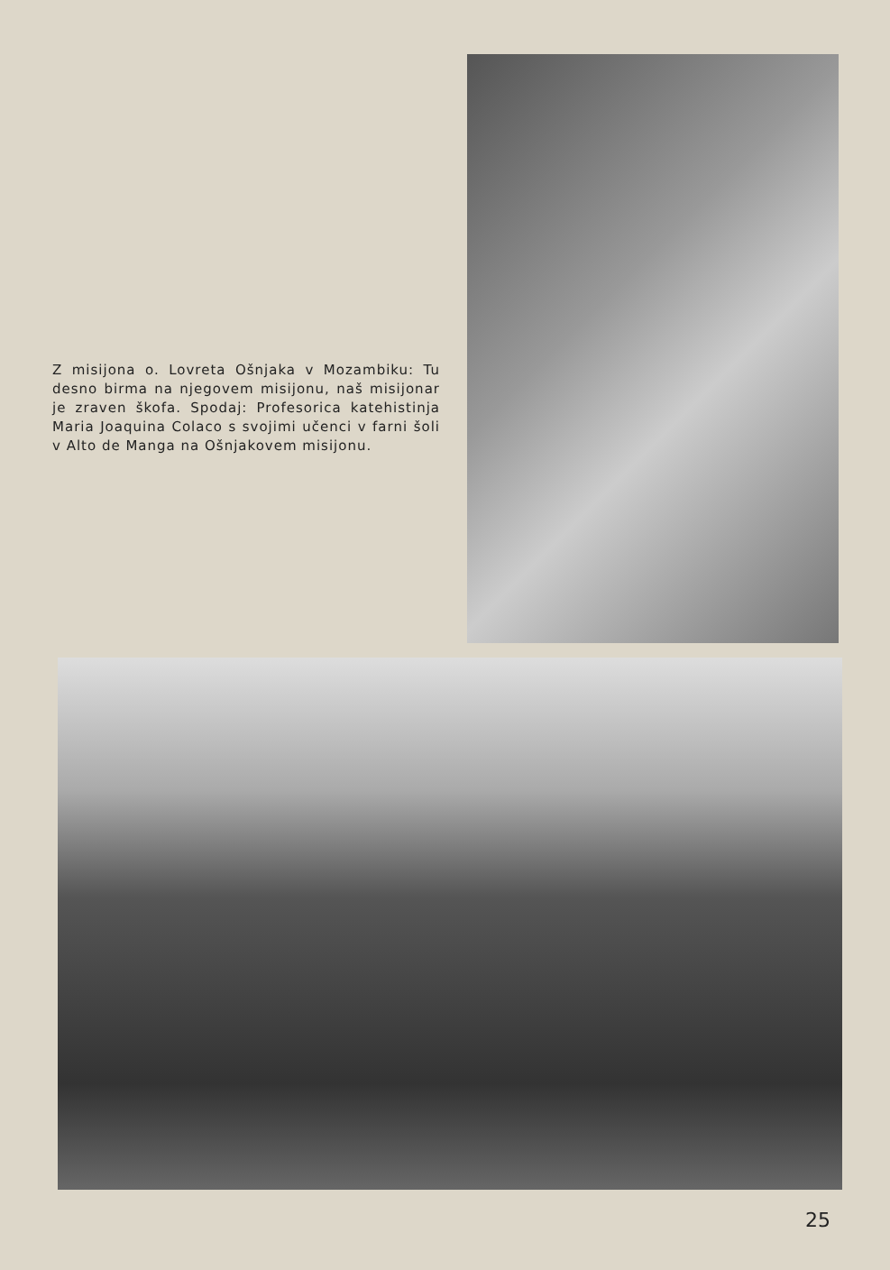Z misijona o. Lovreta Ošnjaka v Mozambiku: Tu desno birma na njegovem misijonu, naš misijonar je zraven škofa. Spodaj: Profesorica katehistinja Maria Joaquina Colaco s svojimi učenci v farni šoli v Alto de Manga na Ošnjakovem misijonu.
25